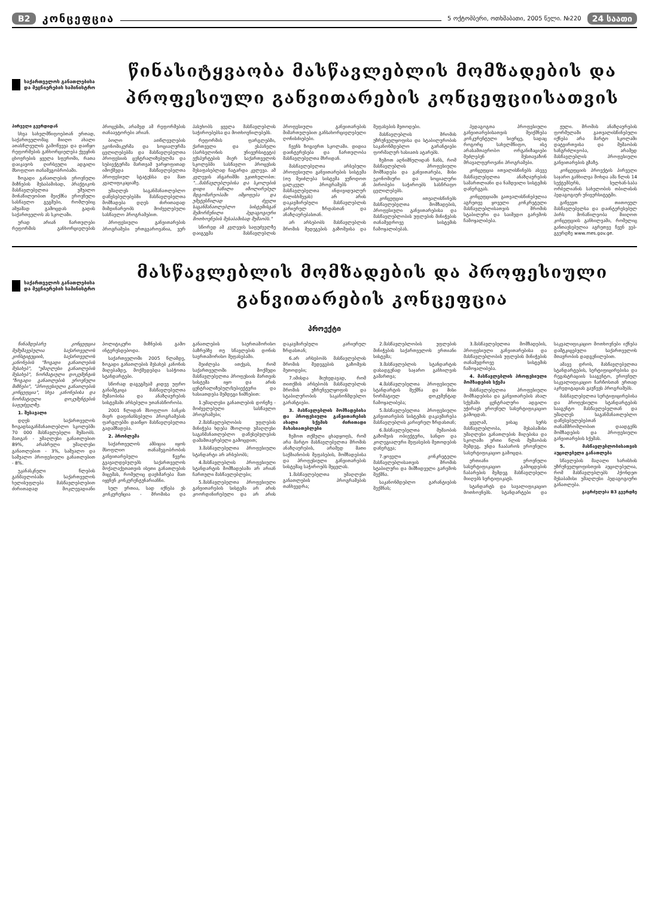B2 კონცეფცია 5 ოქტომბერი, ოთხშაბათი, 2005 წელი. №220 24 საათი
საქართველოს განათლებისა და მეცნიერების სამინისტრო
წინასიტყვაობა მასწავლებლის მომზადების და პროფესიული განვითარების კონცეფციისათვის
პირველი გვერდიდან
სხვა სახელმწიფოებთან ერთად, საქართველომაც მიიღო ახალი ათასწლეულის გამოწვევა და დაიწყო რეფორმების განხორციელება ქვეყნის ცხოვრების ყველა სფეროში, რათა დაიკავოს ღირსეული ადგილი მსოფლიო თანამეგობრობაში.
ზოგადი განათლების ეროვნული მიზნების შესაბამისად, პრაქტიკოს მასწავლებელთა უშუალო მონაწილეობით შეიქმნა ეროვნული სასწავლო გეგმები, რომლებიც ამჟამად გამოცდას გადის საქართველოს ას სკოლაში.
ურად არიან ჩართულები რეფორმის განხორციელების პროცესში, არამედ ამ რეფორმების თანაავტორები არიან.
ბოლო ათწლეულების ეკონომიკურმა და სოციალურმა ცვლილებებმა და მასწავლებელთა პროფესიის ცენტრალიზებულმა და სუბიექტურმა მართვამ უარყოფითად იმოქმედა მასწავლებელთა პროფესიულ სტატუსსა და მათ კვალიფიკაციაზე.
უმაღლეს საგანმანათლებლო დაწესებულებებში მასწავლებელთა მომზადება დღეს ძირითადად მიმდინარეობს მოძველებული სასწავლო პროგრამებით.
პროფესიული განვითარების პროგრამები ერთგვაროვანია, ვერ პასუხობს ყველა მასწავლებლის საჭიროებებსა და მოთხოვნილებებს.
რეფორმის ფარგლებში, ქართველი და ესპანელი (ბარსელონის უნივერსიტეტი) ექსპერტების მიერ საქართველოს სკოლებში სასწავლო პროცესის შესაფასებლად ჩატარდა კვლევა. ამ კვლევის ანგარიშში ვკითხულობთ: "...მასწავლებლებისა და სკოლების დიდი ნაწილი იზოლირებულ მდგომარეობაში იმყოფება და უმეტესწილად ძველი საგანმანათლებლო სისტემისგან შემორჩენილი პედაგოგიური მოთხოვნების შესაბამისად მუშაობს."
სწორედ ამ კვლევის საფუძველზე დაიგეგმა მასწავლებლის პროფესიული განვითარების მიმართულებით განსახორციელებელი ღონისძიებები.
ჩვენს ზოგიერთ სკოლაში. დიდია დაინტერესება და ჩართულობა მასწავლებელთა მხრიდან.
მასწავლებელთა არსებული პროფესიული განვითარების სისტემა (თუ შეიძლება სისტემა ვუწოდოთ ცალკეულ პროგრამებს ან მასწავლებელთა ინდივიდუალურ ძალისხმევას) არ არის დაკავშირებული მასწავლებლის კარიერულ ზრდასთან და ანაზღაურებასთან.
არ არსებობს მასწავლებლის შრომის შედეგების გაზომვისა და შეფასების მეთოდები.
მასწავლებლის შრომის უზრუნველყოფისა და სტაბილურობის საკანონმდებლო გარანტიები ფორმალურ ხასიათს ატარებს.
ზემოთ აღნიშნულიდან ჩანს, რომ მასწავლებლის პროფესიული მომზადება და განვითარება, მისი ეკონომიური და სოციალური პირობები საჭიროებს სასწრაფო ცვლილებებს.
კონცეფცია ითვალისწინებს მასწავლებელთა მომზადების, პროფესიული განვითარებისა და მასწავლებლობის უფლების მინიჭების თანამედროვე სისტემის ჩამოყალიბებას.
პედაგოგთა პროფესიული განვითარებისათვის შეიქმნება კონკურენტული სივრცე, სადაც როგორც სახელმწიფო, ისე არასამთავრობო ორგანიზაციები შეძლებენ შესთავაზონ მრავალფეროვანი პროგრამები.
კონცეფცია ითვალისწინებს ასევე მასწავლებელთა ანაზღაურების სამართლიანი და ნამდვილი სისტემის დანერგვას.
კონცეფციაში გათვალისწინებულია აგრეთვე ყოველი კონკრეტული მასწავლებლისათვის შრომის სტაბილური და საიმედო გარემოს ჩამოყალიბება.
ჟული. შრომის ანაზღაურების ფორმულაში გათვალისწინებული იქნება არა მარტო სკოლაში დატვირთვისა და მუშაობის ხანგრძლივობა, არამედ მასწავლებლის პროფესიული განვითარების გზაზე.
კონცეფციის პროექტის პირველი საჯარო განხილვა მოხდა ამა წლის 14 სექტემბერს, სულხან-საბა ორბელიანის სახელობის თბილისის პედაგოგიურ უნივერსიტეტში.
გიწვევთ თითოეულ მასწავლებელსა და დაინტერესებულ პირს მონაწილეობა მიიღოთ კონცეფციის განხილვაში, რომელიც განთავსებულია აგრეთვე ჩვენ ვებ-გვერდზე www.mes.gov.ge.
საქართველოს განათლებისა და მეცნიერების სამინისტრო
მასწავლებლის მომზადების და პროფესიული განვითარების კონცეფცია
პროექტი
წინამდებარე კონცეფცია შემუშავებულია საქართველოს კონსტიტუციის, საქართველოს კანონების "ზოგადი განათლების შესახებ", "უმაღლესი განათლების შესახებ", ნორმატიული დოკუმენტის "ზოგადი განათლების ეროვნული მიზნები", "პროფესიული განათლების კონცეფცია", სხვა კანონებისა და ნორმატიული დოკუმენტების საფუძველზე.
1. შესავალი
დღეს საქართველოს ზოგადსაგანმანათლებლო სკოლებში 70 000 მასწავლებელი მუშაობს. მათგან - უმაღლესი განათლებით 89%, არასრული უმაღლესი განათლებით - 3%, საშუალო და საშუალო პროფესიული განათლებით - 8%.
უკანასკნელი წლების განმავლობაში საქართველოს ხელისუფლება მასწავლებლებით ძირითადად მოკლევადიანი პოლიტიკური მიზნების გამო ინტერესდებოდა.
საქართველოში 2005 წლამდე, ზოგადი განათლების შესახებ კანონის მიღებამდე, მოქმედებდა საბჭოთა სტანდარტები.
სწორად დაგეგმვამ კიდევ უფრო განამტკიცა მასწავლებელთა მუშაობისა და ანაზღაურების სისტემაში არსებული უთანასწორობა.
2001 წლიდან მსოფლიო ბანკის მიერ დაფინანსებული პროგრამების ფარგლებში დაიწყო მასწავლებელთა გადამზადება.
2. პრობლემა
საქართველოს ამბიცია იყოს მსოფლიო თანამეგობრობის განვითარებული წევრი გვავალდებულებს საქართველოს მოქალაქეთათვის ისეთი განათლების მიცემას, რომელიც დაეხმარება მათ იყვნენ კონკურენტუნარიანნი.
სულ ერთია, სად იქნება ეს კონკურენცია - შრომისა და განათლების საერთაშორისო ბაზრებზე თუ სწავლების დონის საერთაშორისო შეფასებაში.
შეიძლება ითქვას, რომ საქართველოში მოქმედი მასწავლებელთა პროფესიის მართვის სისტემა იყო და არის ცენტრალიზებულ/სუბიექტური და ხასიათდება შემდეგი ნიშნებით:
1.უმაღლესი განათლების დონეზე - მოძველებული სასწავლო პროგრამები;
2.მასწავლებლობის უფლების მინიჭება ხდება მხოლოდ უმაღლესი საგანმანათლებლო დაწესებულების დამამთავრებელი გამოცდით;
3.მასწავლებელთა პროფესიული სტანდარტი არ არსებობს;
4.მასწავლებლის პროფესიული სტანდარტის მომზადებაში არ არიან ჩართული მასწავლებლები;
5.მასწავლებელთა პროფესიული განვითარების სისტემა არ არის კოორდინირებული და არ არის დაკავშირებული კარიერულ ზრდასთან;
6.არ არსებობს მასწავლებლის შრომის შედეგების გაზომვის მეთოდები;
7.იმისდა მიუხედავად, რომ თითქმის არსებობს მასწავლებლის შრომის უზრუნველყოფის და სტაბილურობის საკანონმდებლო გარანტიები.
3. მასწავლებლის მომზადებისა და პროფესიული განვითარების ახალი სქემის ძირითადი მახასიათებლები
ზემოთ თქმული ცხადყოფს, რომ არა მარტო მასწავლებელთა შრომის ანაზღაურების, არამედ მათი საქმიანობის შეფასების, მომზადებისა და პროფესიული განვითარების სისტემაც საჭიროებს შეცვლას.
1.მასწავლებელთა უმაღლესი განათლების პროგრამების თანხვედრა;
2.მასწავლებლობის უფლების მინიჭების საქართველოს ერთიანი სისტემა;
3.მასწავლებლის სტანდარტის დასადგენად საჯარო განხილვის გამართვა;
4.მასწავლებელთა პროფესიული სტანდარტის შექმნა და მისი ნორმატიულ დოკუმენტად ჩამოყალიბება;
5.მასწავლებელთა პროფესიული განვითარების სისტემის დაკავშირება მასწავლებლის კარიერულ ზრდასთან;
6.მასწავლებელთა მუშაობის გაზომვის ობიექტური, სანდო და კოლეგიალური შეფასების მეთოდების დანერგვა;
7.ყოველი კონკრეტული მასწავლებლისათვის შრომის სტაბილური და მიმზიდველი გარემოს შექმნა.
საკანონმდებლო გარანტიების შექმნას;
3.მასწავლებელთა მომზადების, პროფესიული განვითარებისა და მასწავლებლობის უფლების მინიჭების თანამედროვე სისტემის ჩამოყალიბება.
4. მასწავლებლის პროფესიული მომზადების სქემა
მასწავლებელთა პროფესიული მომზადებისა და განვითარების ახალ სქემაში ცენტრალური ადგილი უჭირავს ეროვნულ სასერტიფიკაციო გამოცდას.
ყველამ, ვისაც სურს მასწავლებლობა, შესაბამისი უმაღლესი განათლების მიღებისა და სკოლაში ერთი წლის მუშაობის შემდეგ, უნდა ჩააბაროს ეროვნული სასერტიფიკაციო გამოცდა.
ერთიანი ეროვნული სასერტიფიკაციო გამოცდების ჩაბარების შემდეგ მასწავლებელი მიიღებს სერტიფიკატს.
სტანდარტს და სავალიფიკაციო მოთხოვნებს. სტანდარტები და საკვალიფიკაციო მოთხოვნები იქნება დამტკიცებული საქართველოს მთავრობის დადგენილებით.
ამავე დროს, მასწავლებელთა სტანდარტების, სერტიფიცირებისა და რეგისტრაციის სააგენტო, ეროვნულ საკვალიფიკაციო ჩარჩოსთან ერთად აკრედიტაციას გაუწევს პროგრამებს.
მასწავლებელთა სერტიფიცირებისა და პროფესიული სტანდარტების სააგენტო მასწავლებელთან და უმაღლეს საგანმანათლებლო დაწესებულებებთან თანამშრომლობით დაადგენს მომზადების და პროფესიული განვითარების სქემას.
5. მასწავლებლობისათვის აუცილებელი განათლება
სწავლების მაღალი ხარისხის უზრუნველყოფისთვის აუცილებელია, რომ მასწავლებლებს ჰქონდეთ შესაბამისი უმაღლესი პედაგოგიური განათლება.
გაგრძელება B3 გვერდზე